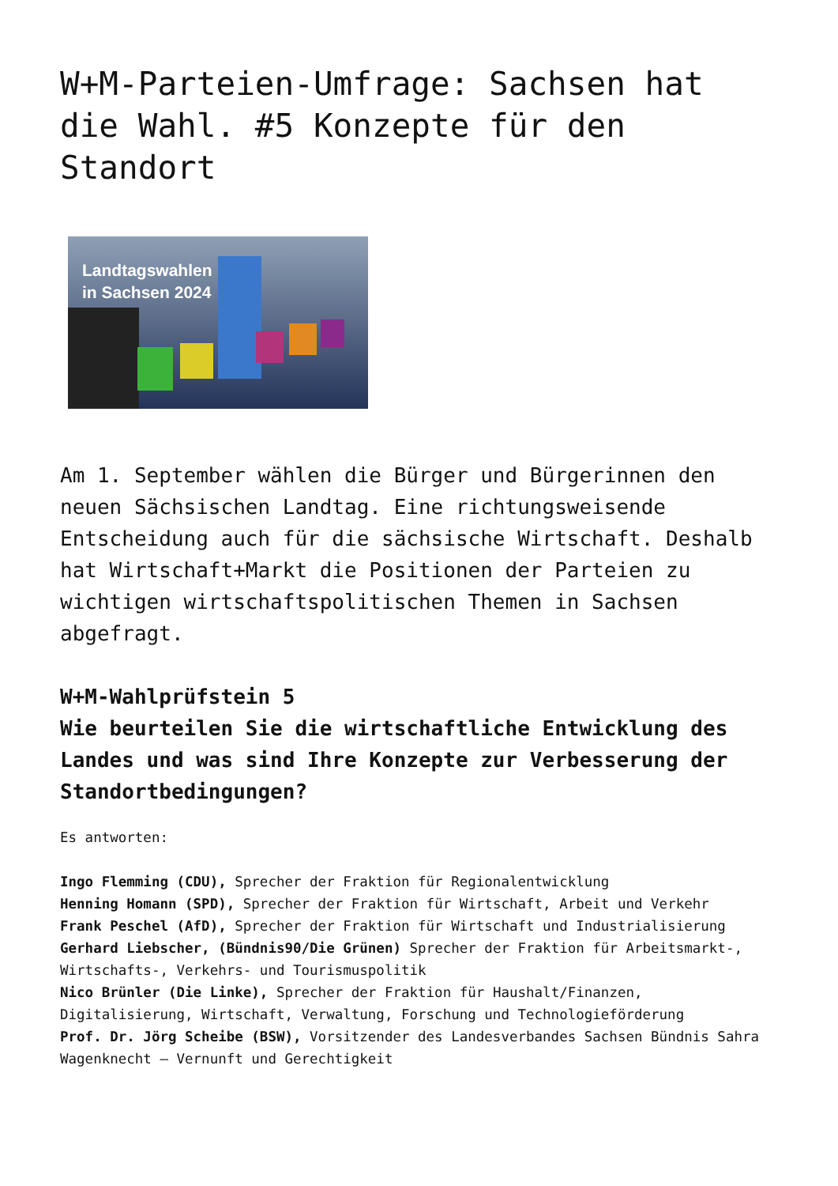W+M-Parteien-Umfrage: Sachsen hat die Wahl. #5 Konzepte für den Standort
Landtagswahlen
in Sachsen 2024
Am 1. September wählen die Bürger und Bürgerinnen den neuen Sächsischen Landtag. Eine richtungsweisende Entscheidung auch für die sächsische Wirtschaft. Deshalb hat Wirtschaft+Markt die Positionen der Parteien zu wichtigen wirtschaftspolitischen Themen in Sachsen abgefragt.
W+M-Wahlprüfstein 5
Wie beurteilen Sie die wirtschaftliche Entwicklung des Landes und was sind Ihre Konzepte zur Verbesserung der Standortbedingungen?
Es antworten:
Ingo Flemming (CDU), Sprecher der Fraktion für Regionalentwicklung
Henning Homann (SPD), Sprecher der Fraktion für Wirtschaft, Arbeit und Verkehr
Frank Peschel (AfD), Sprecher der Fraktion für Wirtschaft und Industrialisierung
Gerhard Liebscher, (Bündnis90/Die Grünen) Sprecher der Fraktion für Arbeitsmarkt-, Wirtschafts-, Verkehrs- und Tourismuspolitik
Nico Brünler (Die Linke), Sprecher der Fraktion für Haushalt/Finanzen, Digitalisierung, Wirtschaft, Verwaltung, Forschung und Technologieförderung
Prof. Dr. Jörg Scheibe (BSW), Vorsitzender des Landesverbandes Sachsen Bündnis Sahra Wagenknecht – Vernunft und Gerechtigkeit